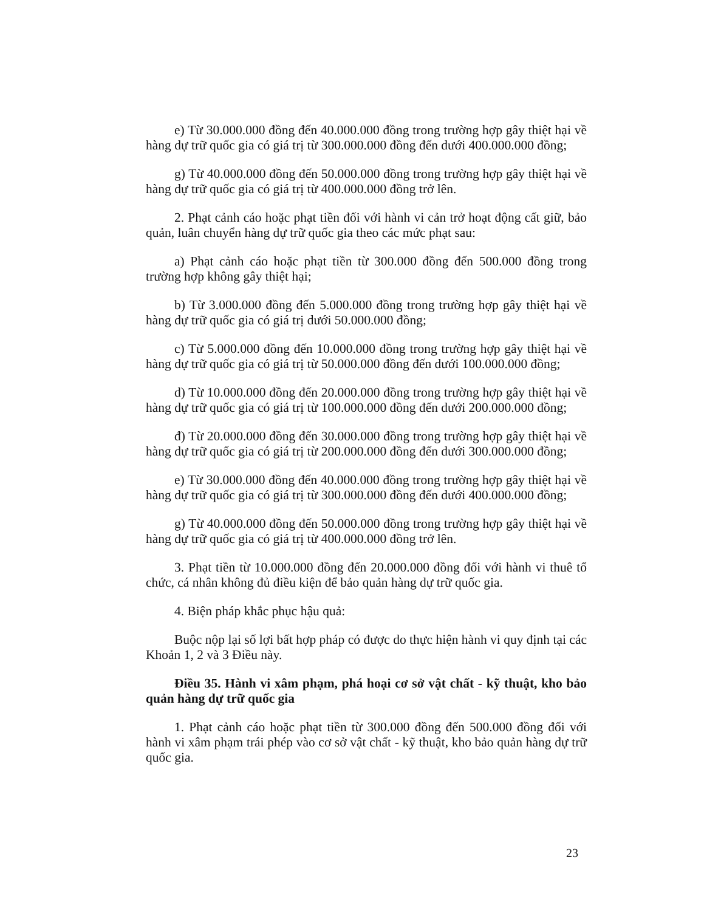e) Từ 30.000.000 đồng đến 40.000.000 đồng trong trường hợp gây thiệt hại về hàng dự trữ quốc gia có giá trị từ 300.000.000 đồng đến dưới 400.000.000 đồng;
g) Từ 40.000.000 đồng đến 50.000.000 đồng trong trường hợp gây thiệt hại về hàng dự trữ quốc gia có giá trị từ 400.000.000 đồng trở lên.
2. Phạt cảnh cáo hoặc phạt tiền đối với hành vi cản trở hoạt động cất giữ, bảo quản, luân chuyển hàng dự trữ quốc gia theo các mức phạt sau:
a) Phạt cảnh cáo hoặc phạt tiền từ 300.000 đồng đến 500.000 đồng trong trường hợp không gây thiệt hại;
b) Từ 3.000.000 đồng đến 5.000.000 đồng trong trường hợp gây thiệt hại về hàng dự trữ quốc gia có giá trị dưới 50.000.000 đồng;
c) Từ 5.000.000 đồng đến 10.000.000 đồng trong trường hợp gây thiệt hại về hàng dự trữ quốc gia có giá trị từ 50.000.000 đồng đến dưới 100.000.000 đồng;
d) Từ 10.000.000 đồng đến 20.000.000 đồng trong trường hợp gây thiệt hại về hàng dự trữ quốc gia có giá trị từ 100.000.000 đồng đến dưới 200.000.000 đồng;
đ) Từ 20.000.000 đồng đến 30.000.000 đồng trong trường hợp gây thiệt hại về hàng dự trữ quốc gia có giá trị từ 200.000.000 đồng đến dưới 300.000.000 đồng;
e) Từ 30.000.000 đồng đến 40.000.000 đồng trong trường hợp gây thiệt hại về hàng dự trữ quốc gia có giá trị từ 300.000.000 đồng đến dưới 400.000.000 đồng;
g) Từ 40.000.000 đồng đến 50.000.000 đồng trong trường hợp gây thiệt hại về hàng dự trữ quốc gia có giá trị từ 400.000.000 đồng trở lên.
3. Phạt tiền từ 10.000.000 đồng đến 20.000.000 đồng đối với hành vi thuê tổ chức, cá nhân không đủ điều kiện để bảo quản hàng dự trữ quốc gia.
4. Biện pháp khắc phục hậu quả:
Buộc nộp lại số lợi bất hợp pháp có được do thực hiện hành vi quy định tại các Khoản 1, 2 và 3 Điều này.
Điều 35. Hành vi xâm phạm, phá hoại cơ sở vật chất - kỹ thuật, kho bảo quản hàng dự trữ quốc gia
1. Phạt cảnh cáo hoặc phạt tiền từ 300.000 đồng đến 500.000 đồng đối với hành vi xâm phạm trái phép vào cơ sở vật chất - kỹ thuật, kho bảo quản hàng dự trữ quốc gia.
23